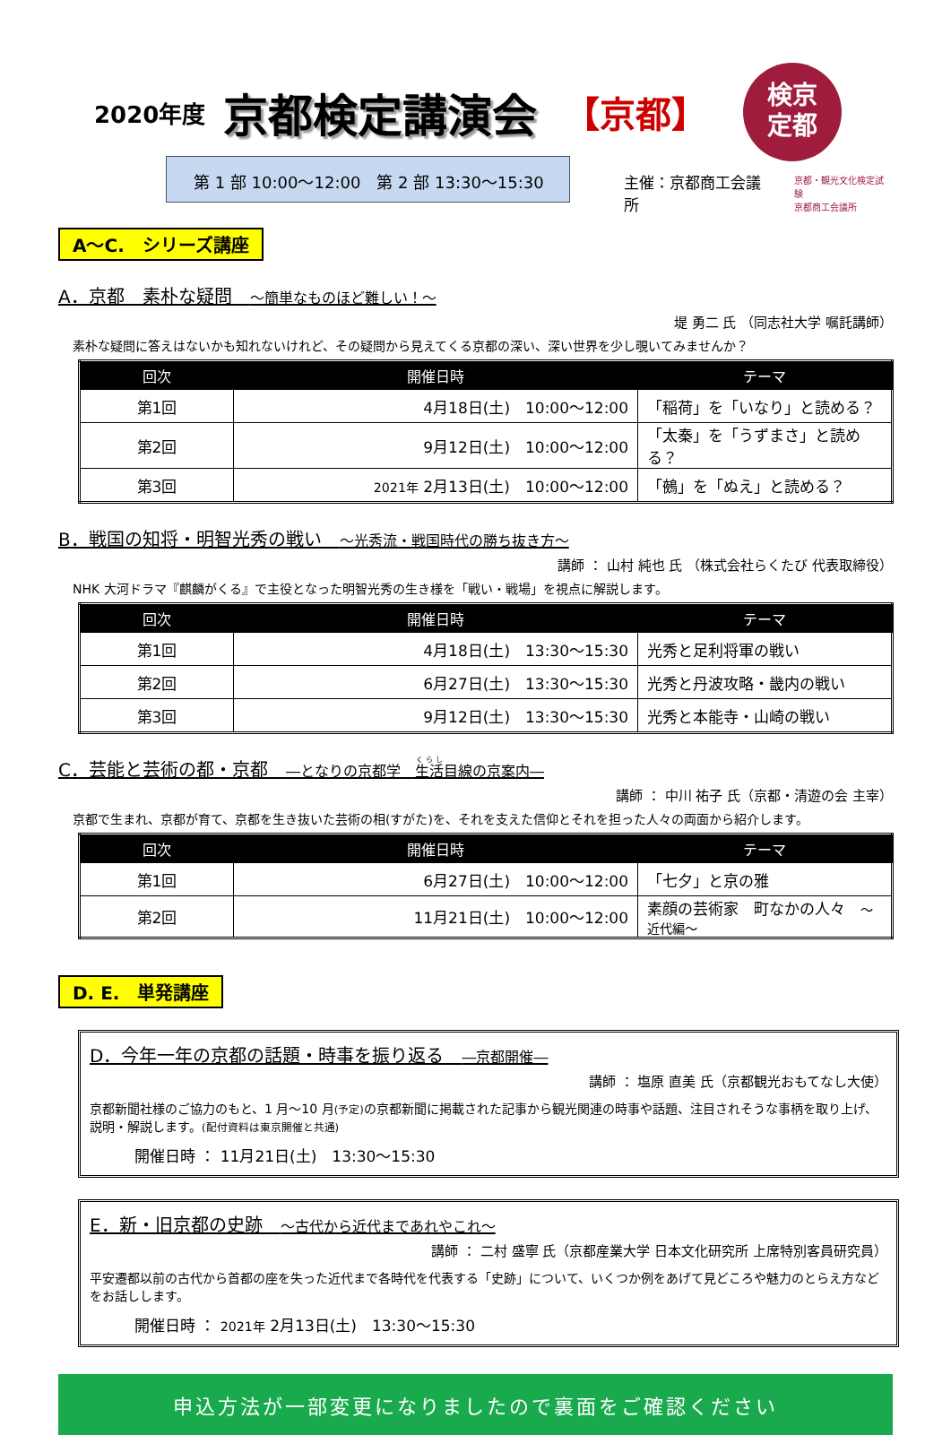2020年度 京都検定講演会 【京都】
検京
定都
第 1 部 10:00～12:00　第 2 部 13:30～15:30
主催：京都商工会議所
京都・観光文化検定試験
京都商工会議所
A～C.　シリーズ講座
A．京都　素朴な疑問　～簡単なものほど難しい！～
堤 勇二 氏 （同志社大学 嘱託講師）
素朴な疑問に答えはないかも知れないけれど、その疑問から見えてくる京都の深い、深い世界を少し覗いてみませんか？
| 回次 | 開催日時 | テーマ |
| --- | --- | --- |
| 第1回 | 4月18日(土) 10:00～12:00 | 「稲荷」を「いなり」と読める？ |
| 第2回 | 9月12日(土) 10:00～12:00 | 「太秦」を「うずまさ」と読める？ |
| 第3回 | 2021年 2月13日(土) 10:00～12:00 | 「鵺」を「ぬえ」と読める？ |
B．戦国の知将・明智光秀の戦い　～光秀流・戦国時代の勝ち抜き方～
講師 ： 山村 純也 氏 （株式会社らくたび 代表取締役）
NHK 大河ドラマ『麒麟がくる』で主役となった明智光秀の生き様を「戦い・戦場」を視点に解説します。
| 回次 | 開催日時 | テーマ |
| --- | --- | --- |
| 第1回 | 4月18日(土) 13:30～15:30 | 光秀と足利将軍の戦い |
| 第2回 | 6月27日(土) 13:30～15:30 | 光秀と丹波攻略・畿内の戦い |
| 第3回 | 9月12日(土) 13:30～15:30 | 光秀と本能寺・山崎の戦い |
C．芸能と芸術の都・京都　―となりの京都学　生活目線の京案内―
講師 ： 中川 祐子 氏（京都・清遊の会 主宰）
京都で生まれ、京都が育て、京都を生き抜いた芸術の相(すがた)を、それを支えた信仰とそれを担った人々の両面から紹介します。
| 回次 | 開催日時 | テーマ |
| --- | --- | --- |
| 第1回 | 6月27日(土) 10:00～12:00 | 「七夕」と京の雅 |
| 第2回 | 11月21日(土) 10:00～12:00 | 素顔の芸術家 町なかの人々 ～近代編～ |
D. E.　単発講座
D．今年一年の京都の話題・時事を振り返る　―京都開催―
講師 ： 塩原 直美 氏（京都観光おもてなし大使）
京都新聞社様のご協力のもと、1 月～10 月(予定) の京都新聞に掲載された記事から観光関連の時事や話題、注目されそうな事柄を取り上げ、説明・解説します。(配付資料は東京開催と共通)
開催日時 ： 11月21日(土)　13:30～15:30
E．新・旧京都の史跡　～古代から近代まであれやこれ～
講師 ： 二村 盛寧 氏（京都産業大学 日本文化研究所 上席特別客員研究員）
平安遷都以前の古代から首都の座を失った近代まで各時代を代表する「史跡」について、いくつか例をあげて見どころや魅力のとらえ方などをお話しします。
開催日時 ： 2021年 2月13日(土)　13:30～15:30
申込方法が一部変更になりましたので裏面をご確認ください